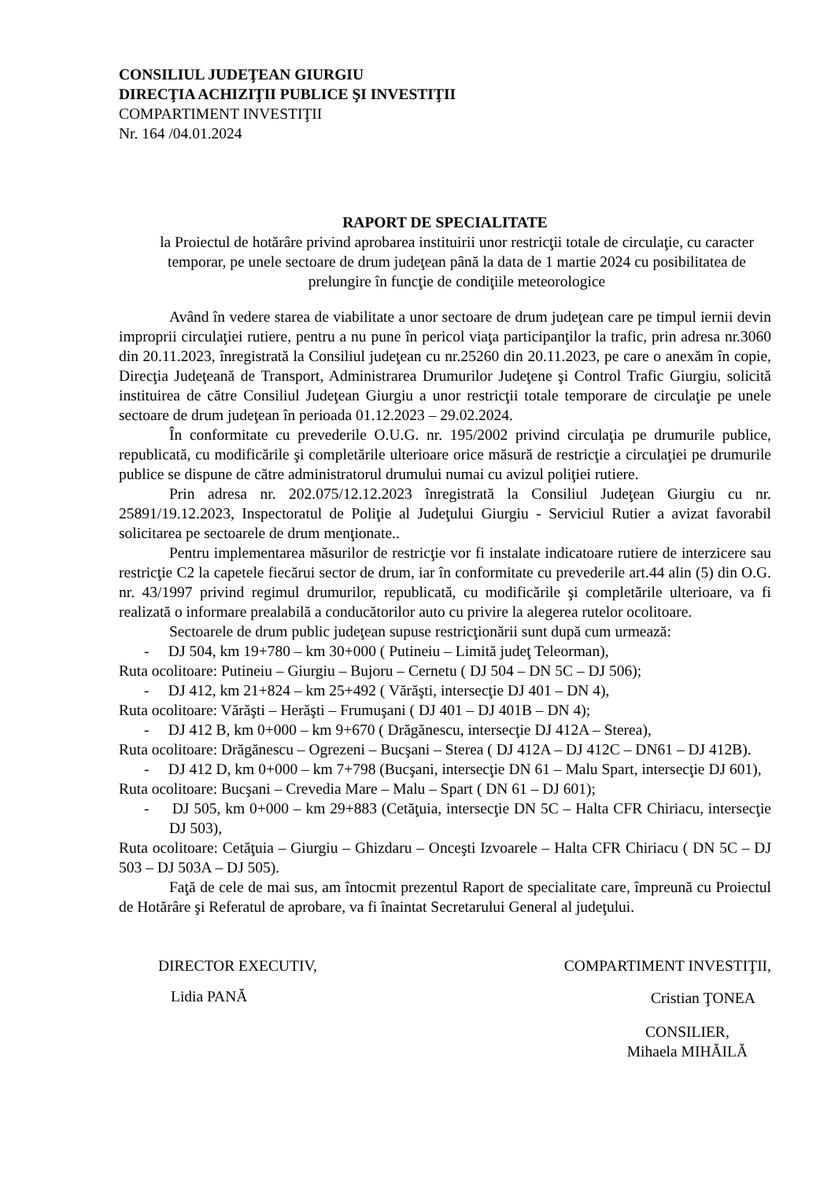CONSILIUL JUDEŢEAN GIURGIU
DIRECŢIA ACHIZIŢII PUBLICE ŞI INVESTIŢII
COMPARTIMENT INVESTIŢII
Nr. 164 /04.01.2024
RAPORT DE SPECIALITATE
la Proiectul de hotărâre privind aprobarea instituirii unor restricţii totale de circulaţie, cu caracter temporar, pe unele sectoare de drum judeţean până la data de 1 martie 2024 cu posibilitatea de prelungire în funcţie de condiţiile meteorologice
Având în vedere starea de viabilitate a unor sectoare de drum judeţean care pe timpul iernii devin improprii circulaţiei rutiere, pentru a nu pune în pericol viaţa participanţilor la trafic, prin adresa nr.3060 din 20.11.2023, înregistrată la Consiliul judeţean cu nr.25260 din 20.11.2023, pe care o anexăm în copie, Direcţia Judeţeană de Transport, Administrarea Drumurilor Judeţene şi Control Trafic Giurgiu, solicită instituirea de către Consiliul Judeţean Giurgiu a unor restricţii totale temporare de circulaţie pe unele sectoare de drum judeţean în perioada 01.12.2023 – 29.02.2024.
În conformitate cu prevederile O.U.G. nr. 195/2002 privind circulaţia pe drumurile publice, republicată, cu modificările şi completările ulterioare orice măsură de restricţie a circulaţiei pe drumurile publice se dispune de către administratorul drumului numai cu avizul poliţiei rutiere.
Prin adresa nr. 202.075/12.12.2023 înregistrată la Consiliul Judeţean Giurgiu cu nr. 25891/19.12.2023, Inspectoratul de Poliţie al Judeţului Giurgiu - Serviciul Rutier a avizat favorabil solicitarea pe sectoarele de drum menţionate..
Pentru implementarea măsurilor de restricţie vor fi instalate indicatoare rutiere de interzicere sau restricţie C2 la capetele fiecărui sector de drum, iar în conformitate cu prevederile art.44 alin (5) din O.G. nr. 43/1997 privind regimul drumurilor, republicată, cu modificările şi completările ulterioare, va fi realizată o informare prealabilă a conducătorilor auto cu privire la alegerea rutelor ocolitoare.
Sectoarele de drum public judeţean supuse restricţionării sunt după cum urmează:
- DJ 504, km 19+780 – km 30+000 ( Putineiu – Limită judeţ Teleorman),
Ruta ocolitoare: Putineiu – Giurgiu – Bujoru – Cernetu ( DJ 504 – DN 5C – DJ 506);
- DJ 412, km 21+824 – km 25+492 ( Vărăşti, intersecţie DJ 401 – DN 4),
Ruta ocolitoare: Vărăşti – Herăşti – Frumuşani ( DJ 401 – DJ 401B – DN 4);
- DJ 412 B, km 0+000 – km 9+670 ( Drăgănescu, intersecţie DJ 412A – Sterea),
Ruta ocolitoare: Drăgănescu – Ogrezeni – Bucşani – Sterea ( DJ 412A – DJ 412C – DN61 – DJ 412B).
- DJ 412 D, km 0+000 – km 7+798 (Bucşani, intersecţie DN 61 – Malu Spart, intersecţie DJ 601),
Ruta ocolitoare: Bucşani – Crevedia Mare – Malu – Spart ( DN 61 – DJ 601);
- DJ 505, km 0+000 – km 29+883 (Cetăţuia, intersecţie DN 5C – Halta CFR Chiriacu, intersecţie DJ 503),
Ruta ocolitoare: Cetăţuia – Giurgiu – Ghizdaru – Onceşti Izvoarele – Halta CFR Chiriacu ( DN 5C – DJ 503 – DJ 503A – DJ 505).
Faţă de cele de mai sus, am întocmit prezentul Raport de specialitate care, împreună cu Proiectul de Hotărâre şi Referatul de aprobare, va fi înaintat Secretarului General al judeţului.
DIRECTOR EXECUTIV,
Lidia PANĂ
COMPARTIMENT INVESTIŢII,
Cristian ŢONEA
CONSILIER,
Mihaela MIHĂILĂ